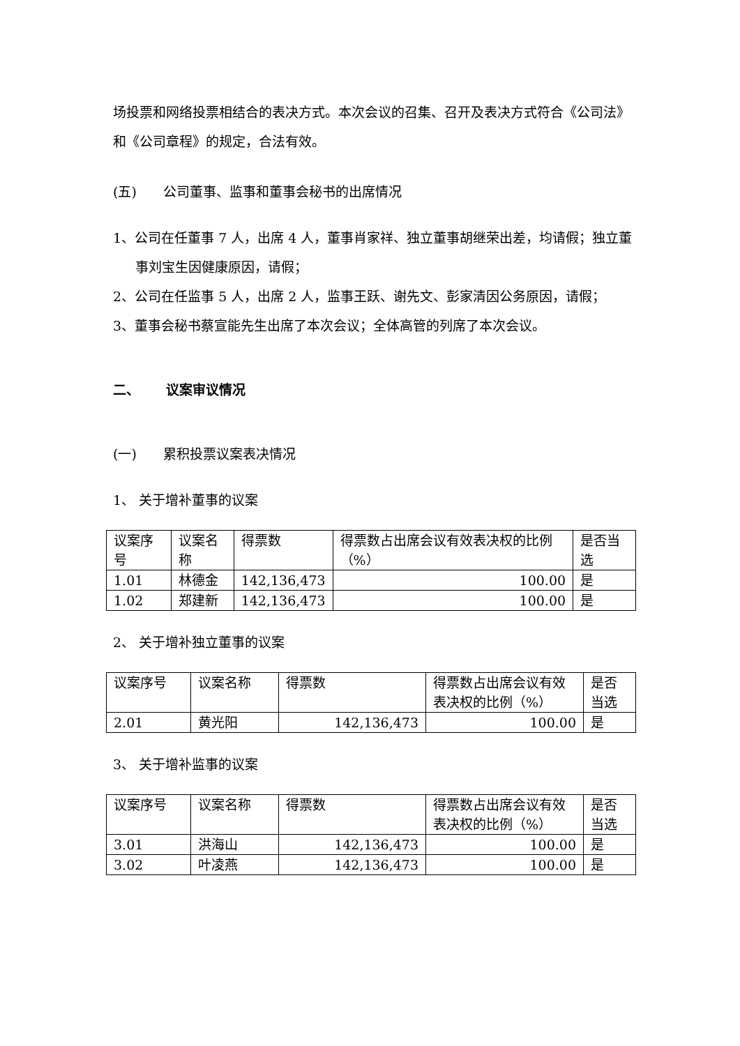场投票和网络投票相结合的表决方式。本次会议的召集、召开及表决方式符合《公司法》和《公司章程》的规定，合法有效。
(五)  公司董事、监事和董事会秘书的出席情况
1、公司在任董事 7 人，出席 4 人，董事肖家祥、独立董事胡继荣出差，均请假；独立董事刘宝生因健康原因，请假；
2、公司在任监事 5 人，出席 2 人，监事王跃、谢先文、彭家清因公务原因，请假；
3、董事会秘书蔡宣能先生出席了本次会议；全体高管的列席了本次会议。
二、  议案审议情况
(一)  累积投票议案表决情况
1、 关于增补董事的议案
| 议案序号 | 议案名称 | 得票数 | 得票数占出席会议有效表决权的比例（%） | 是否当选 |
| 1.01 | 林德金 | 142,136,473 | 100.00 | 是 |
| 1.02 | 郑建新 | 142,136,473 | 100.00 | 是 |
2、 关于增补独立董事的议案
| 议案序号 | 议案名称 | 得票数 | 得票数占出席会议有效表决权的比例（%） | 是否当选 |
| 2.01 | 黄光阳 | 142,136,473 | 100.00 | 是 |
3、 关于增补监事的议案
| 议案序号 | 议案名称 | 得票数 | 得票数占出席会议有效表决权的比例（%） | 是否当选 |
| 3.01 | 洪海山 | 142,136,473 | 100.00 | 是 |
| 3.02 | 叶凌燕 | 142,136,473 | 100.00 | 是 |